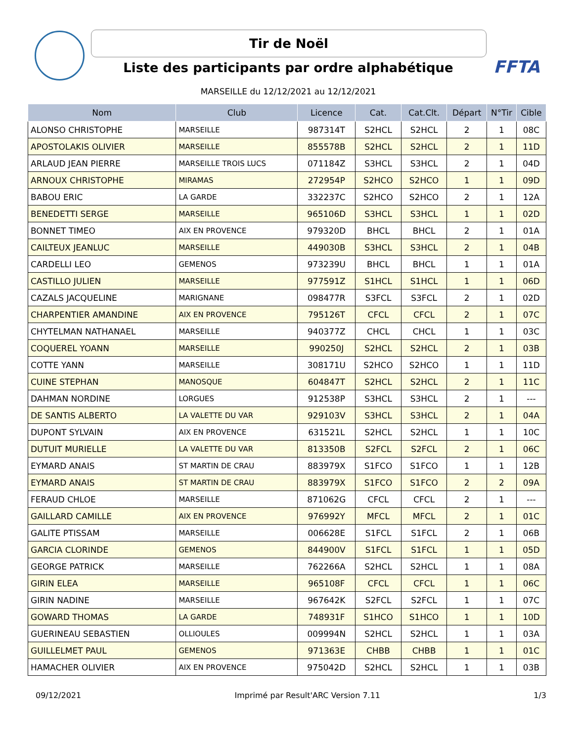Tir de Noël FFTA
Liste des participants par ordre alphabétique
MARSEILLE du 12/12/2021 au 12/12/2021
| Nom | Club | Licence | Cat. | Cat.Clt. | Départ | N°Tir | Cible |
| --- | --- | --- | --- | --- | --- | --- | --- |
| ALONSO CHRISTOPHE | MARSEILLE | 987314T | S2HCL | S2HCL | 2 | 1 | 08C |
| APOSTOLAKIS OLIVIER | MARSEILLE | 855578B | S2HCL | S2HCL | 2 | 1 | 11D |
| ARLAUD JEAN PIERRE | MARSEILLE TROIS LUCS | 071184Z | S3HCL | S3HCL | 2 | 1 | 04D |
| ARNOUX CHRISTOPHE | MIRAMAS | 272954P | S2HCO | S2HCO | 1 | 1 | 09D |
| BABOU ERIC | LA GARDE | 332237C | S2HCO | S2HCO | 2 | 1 | 12A |
| BENEDETTI SERGE | MARSEILLE | 965106D | S3HCL | S3HCL | 1 | 1 | 02D |
| BONNET TIMEO | AIX EN PROVENCE | 979320D | BHCL | BHCL | 2 | 1 | 01A |
| CAILTEUX JEANLUC | MARSEILLE | 449030B | S3HCL | S3HCL | 2 | 1 | 04B |
| CARDELLI LEO | GEMENOS | 973239U | BHCL | BHCL | 1 | 1 | 01A |
| CASTILLO JULIEN | MARSEILLE | 977591Z | S1HCL | S1HCL | 1 | 1 | 06D |
| CAZALS JACQUELINE | MARIGNANE | 098477R | S3FCL | S3FCL | 2 | 1 | 02D |
| CHARPENTIER AMANDINE | AIX EN PROVENCE | 795126T | CFCL | CFCL | 2 | 1 | 07C |
| CHYTELMAN NATHANAEL | MARSEILLE | 940377Z | CHCL | CHCL | 1 | 1 | 03C |
| COQUEREL YOANN | MARSEILLE | 990250J | S2HCL | S2HCL | 2 | 1 | 03B |
| COTTE YANN | MARSEILLE | 308171U | S2HCO | S2HCO | 1 | 1 | 11D |
| CUINE STEPHAN | MANOSQUE | 604847T | S2HCL | S2HCL | 2 | 1 | 11C |
| DAHMAN NORDINE | LORGUES | 912538P | S3HCL | S3HCL | 2 | 1 | --- |
| DE SANTIS ALBERTO | LA VALETTE DU VAR | 929103V | S3HCL | S3HCL | 2 | 1 | 04A |
| DUPONT SYLVAIN | AIX EN PROVENCE | 631521L | S2HCL | S2HCL | 1 | 1 | 10C |
| DUTUIT MURIELLE | LA VALETTE DU VAR | 813350B | S2FCL | S2FCL | 2 | 1 | 06C |
| EYMARD ANAIS | ST MARTIN DE CRAU | 883979X | S1FCO | S1FCO | 1 | 1 | 12B |
| EYMARD ANAIS | ST MARTIN DE CRAU | 883979X | S1FCO | S1FCO | 2 | 2 | 09A |
| FERAUD CHLOE | MARSEILLE | 871062G | CFCL | CFCL | 2 | 1 | --- |
| GAILLARD CAMILLE | AIX EN PROVENCE | 976992Y | MFCL | MFCL | 2 | 1 | 01C |
| GALITE PTISSAM | MARSEILLE | 006628E | S1FCL | S1FCL | 2 | 1 | 06B |
| GARCIA CLORINDE | GEMENOS | 844900V | S1FCL | S1FCL | 1 | 1 | 05D |
| GEORGE PATRICK | MARSEILLE | 762266A | S2HCL | S2HCL | 1 | 1 | 08A |
| GIRIN ELEA | MARSEILLE | 965108F | CFCL | CFCL | 1 | 1 | 06C |
| GIRIN NADINE | MARSEILLE | 967642K | S2FCL | S2FCL | 1 | 1 | 07C |
| GOWARD THOMAS | LA GARDE | 748931F | S1HCO | S1HCO | 1 | 1 | 10D |
| GUERINEAU SEBASTIEN | OLLIOULES | 009994N | S2HCL | S2HCL | 1 | 1 | 03A |
| GUILLELMET PAUL | GEMENOS | 971363E | CHBB | CHBB | 1 | 1 | 01C |
| HAMACHER OLIVIER | AIX EN PROVENCE | 975042D | S2HCL | S2HCL | 1 | 1 | 03B |
09/12/2021 Imprimé par Result'ARC Version 7.11 1/3